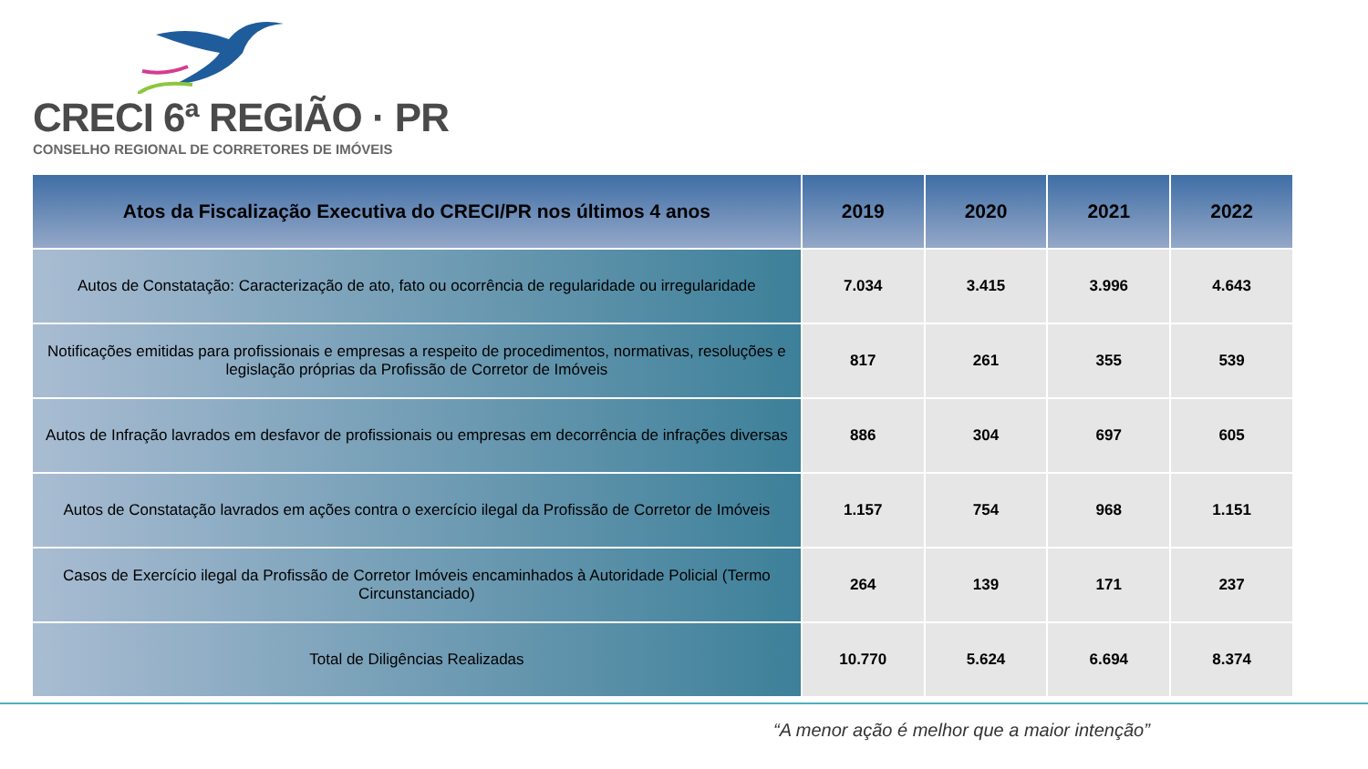CRECI 6ª REGIÃO · PR
CONSELHO REGIONAL DE CORRETORES DE IMÓVEIS
| Atos da Fiscalização Executiva do CRECI/PR nos últimos 4 anos | 2019 | 2020 | 2021 | 2022 |
| --- | --- | --- | --- | --- |
| Autos de Constatação: Caracterização de ato, fato ou ocorrência de regularidade ou irregularidade | 7.034 | 3.415 | 3.996 | 4.643 |
| Notificações emitidas para profissionais e empresas a respeito de procedimentos, normativas, resoluções e legislação próprias da Profissão de Corretor de Imóveis | 817 | 261 | 355 | 539 |
| Autos de Infração lavrados em desfavor de profissionais ou empresas em decorrência de infrações diversas | 886 | 304 | 697 | 605 |
| Autos de Constatação lavrados em ações contra o exercício ilegal da Profissão de Corretor de Imóveis | 1.157 | 754 | 968 | 1.151 |
| Casos de Exercício ilegal da Profissão de Corretor Imóveis encaminhados à Autoridade Policial (Termo Circunstanciado) | 264 | 139 | 171 | 237 |
| Total de Diligências Realizadas | 10.770 | 5.624 | 6.694 | 8.374 |
“A menor ação é melhor que a maior intenção”